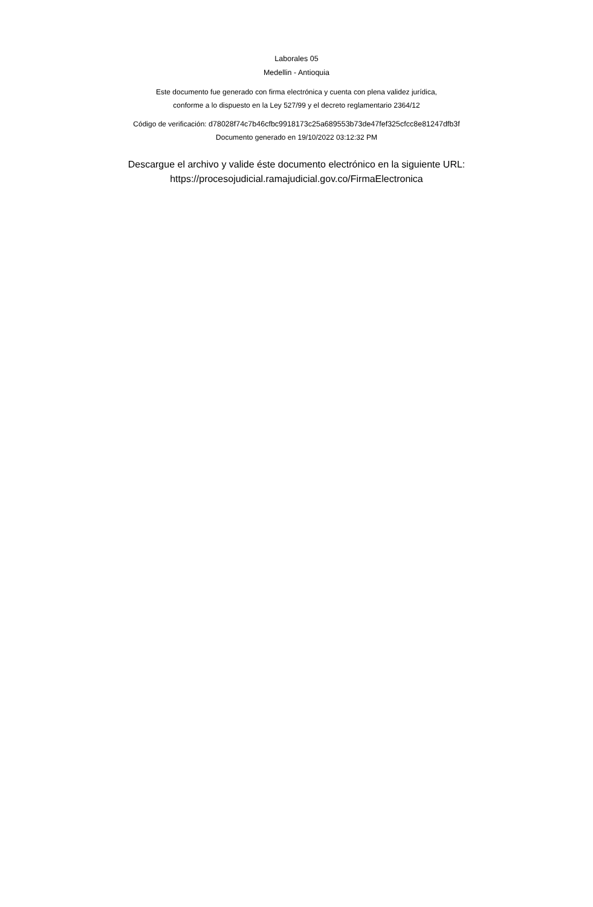Laborales 05
Medellin - Antioquia
Este documento fue generado con firma electrónica y cuenta con plena validez jurídica,
conforme a lo dispuesto en la Ley 527/99 y el decreto reglamentario 2364/12
Código de verificación: d78028f74c7b46cfbc9918173c25a689553b73de47fef325cfcc8e81247dfb3f
Documento generado en 19/10/2022 03:12:32 PM
Descargue el archivo y valide éste documento electrónico en la siguiente URL:
https://procesojudicial.ramajudicial.gov.co/FirmaElectronica